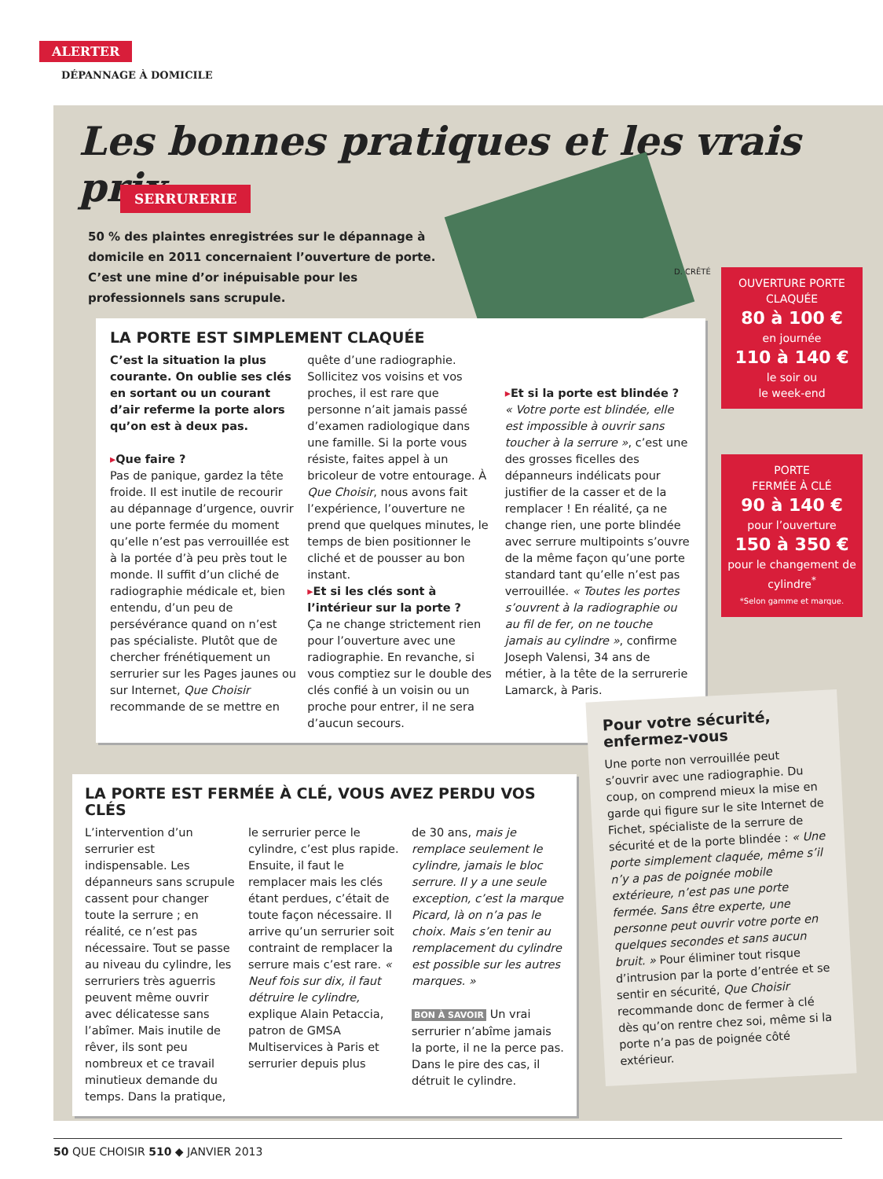ALERTER
DÉPANNAGE À DOMICILE
Les bonnes pratiques et les vrais prix
SERRURERIE
50 % des plaintes enregistrées sur le dépannage à domicile en 2011 concernaient l’ouverture de porte. C’est une mine d’or inépuisable pour les professionnels sans scrupule.
D. CRÊTÉ
LA PORTE EST SIMPLEMENT CLAQUÉE
C’est la situation la plus courante. On oublie ses clés en sortant ou un courant d’air referme la porte alors qu’on est à deux pas.
▸Que faire ?
Pas de panique, gardez la tête froide. Il est inutile de recourir au dépannage d’urgence, ouvrir une porte fermée du moment qu’elle n’est pas verrouillée est à la portée d’à peu près tout le monde. Il suffit d’un cliché de radiographie médicale et, bien entendu, d’un peu de persévérance quand on n’est pas spécialiste. Plutôt que de chercher frénétiquement un serrurier sur les Pages jaunes ou sur Internet, Que Choisir recommande de se mettre en
quête d’une radiographie. Sollicitez vos voisins et vos proches, il est rare que personne n’ait jamais passé d’examen radiologique dans une famille. Si la porte vous résiste, faites appel à un bricoleur de votre entourage. À Que Choisir, nous avons fait l’expérience, l’ouverture ne prend que quelques minutes, le temps de bien positionner le cliché et de pousser au bon instant.
▸Et si les clés sont à l’intérieur sur la porte ?
Ça ne change strictement rien pour l’ouverture avec une radiographie. En revanche, si vous comptiez sur le double des clés confié à un voisin ou un proche pour entrer, il ne sera d’aucun secours.
▸Et si la porte est blindée ?
« Votre porte est blindée, elle est impossible à ouvrir sans toucher à la serrure », c’est une des grosses ficelles des dépanneurs indélicats pour justifier de la casser et de la remplacer ! En réalité, ça ne change rien, une porte blindée avec serrure multipoints s’ouvre de la même façon qu’une porte standard tant qu’elle n’est pas verrouillée. « Toutes les portes s’ouvrent à la radiographie ou au fil de fer, on ne touche jamais au cylindre », confirme Joseph Valensi, 34 ans de métier, à la tête de la serrurerie Lamarck, à Paris.
OUVERTURE PORTE
CLAQUÉE
80 à 100 €
en journée
110 à 140 €
le soir ou
le week-end
PORTE
FERMÉE À CLÉ
90 à 140 €
pour l’ouverture
150 à 350 €
pour le changement de cylindre<sup>*</sup>
*Selon gamme et marque.
LA PORTE EST FERMÉE À CLÉ, VOUS AVEZ PERDU VOS CLÉS
L’intervention d’un serrurier est indispensable. Les dépanneurs sans scrupule cassent pour changer toute la serrure ; en réalité, ce n’est pas nécessaire. Tout se passe au niveau du cylindre, les serruriers très aguerris peuvent même ouvrir avec délicatesse sans l’abîmer. Mais inutile de rêver, ils sont peu nombreux et ce travail minutieux demande du temps. Dans la pratique,
le serrurier perce le cylindre, c’est plus rapide. Ensuite, il faut le remplacer mais les clés étant perdues, c’était de toute façon nécessaire. Il arrive qu’un serrurier soit contraint de remplacer la serrure mais c’est rare. « Neuf fois sur dix, il faut détruire le cylindre, explique Alain Petaccia, patron de GMSA Multiservices à Paris et serrurier depuis plus
de 30 ans, mais je remplace seulement le cylindre, jamais le bloc serrure. Il y a une seule exception, c’est la marque Picard, là on n’a pas le choix. Mais s’en tenir au remplacement du cylindre est possible sur les autres marques. »
BON À SAVOIR Un vrai serrurier n’abîme jamais la porte, il ne la perce pas. Dans le pire des cas, il détruit le cylindre.
Pour votre sécurité, enfermez-vous
Une porte non verrouillée peut s’ouvrir avec une radiographie. Du coup, on comprend mieux la mise en garde qui figure sur le site Internet de Fichet, spécialiste de la serrure de sécurité et de la porte blindée : « Une porte simplement claquée, même s’il n’y a pas de poignée mobile extérieure, n’est pas une porte fermée. Sans être experte, une personne peut ouvrir votre porte en quelques secondes et sans aucun bruit. » Pour éliminer tout risque d’intrusion par la porte d’entrée et se sentir en sécurité, Que Choisir recommande donc de fermer à clé dès qu’on rentre chez soi, même si la porte n’a pas de poignée côté extérieur.
50 QUE CHOISIR 510 ◆ JANVIER 2013